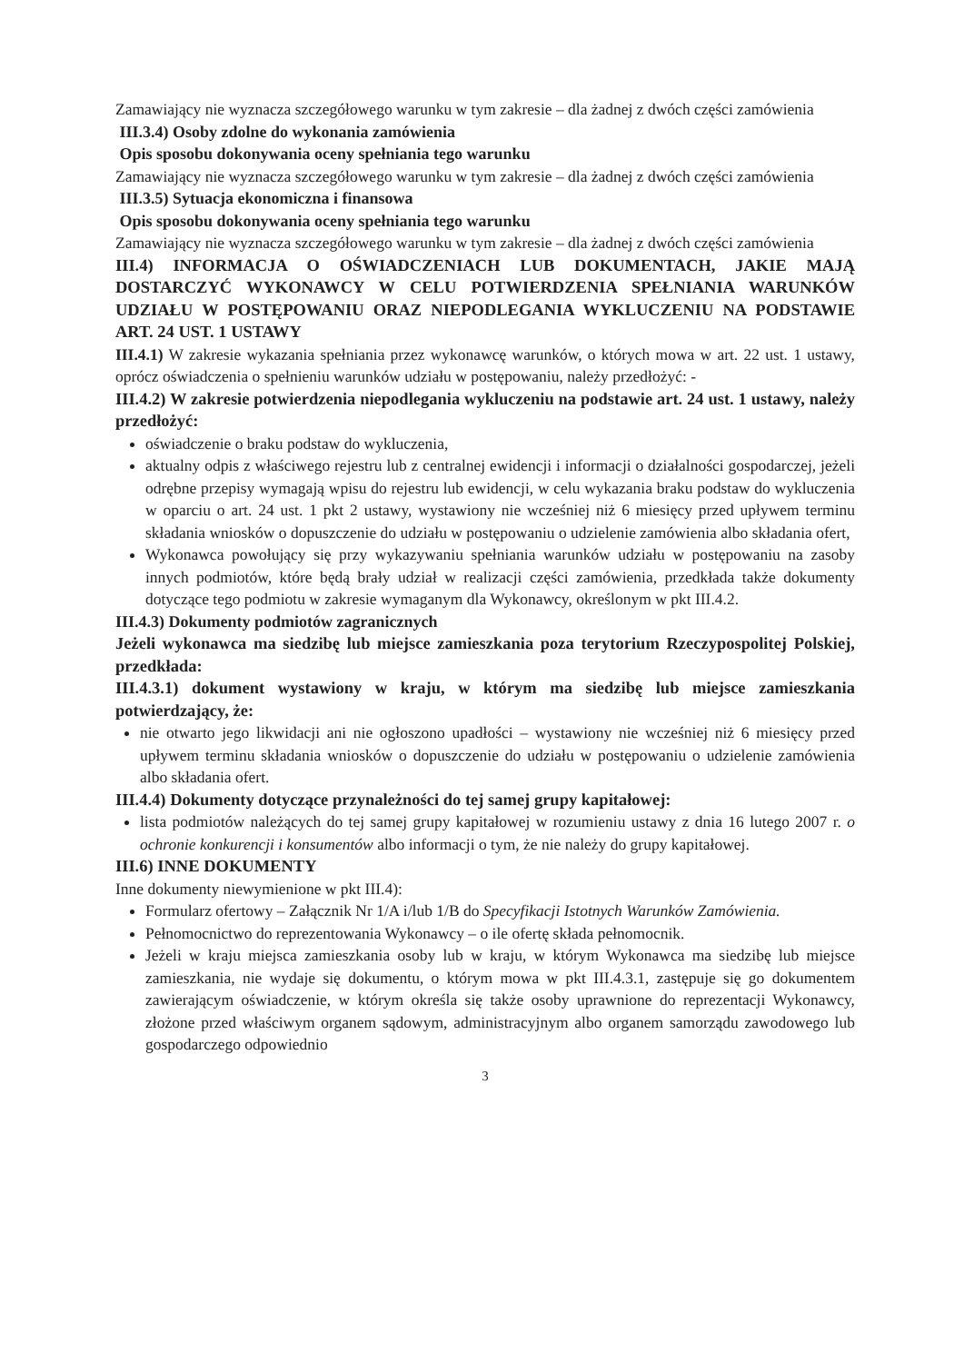Zamawiający nie wyznacza szczegółowego warunku w tym zakresie – dla żadnej z dwóch części zamówienia
III.3.4) Osoby zdolne do wykonania zamówienia
Opis sposobu dokonywania oceny spełniania tego warunku
Zamawiający nie wyznacza szczegółowego warunku w tym zakresie – dla żadnej z dwóch części zamówienia
III.3.5) Sytuacja ekonomiczna i finansowa
Opis sposobu dokonywania oceny spełniania tego warunku
Zamawiający nie wyznacza szczegółowego warunku w tym zakresie – dla żadnej z dwóch części zamówienia
III.4) INFORMACJA O OŚWIADCZENIACH LUB DOKUMENTACH, JAKIE MAJĄ DOSTARCZYĆ WYKONAWCY W CELU POTWIERDZENIA SPEŁNIANIA WARUNKÓW UDZIAŁU W POSTĘPOWANIU ORAZ NIEPODLEGANIA WYKLUCZENIU NA PODSTAWIE ART. 24 UST. 1 USTAWY
III.4.1) W zakresie wykazania spełniania przez wykonawcę warunków, o których mowa w art. 22 ust. 1 ustawy, oprócz oświadczenia o spełnieniu warunków udziału w postępowaniu, należy przedłożyć: -
III.4.2) W zakresie potwierdzenia niepodlegania wykluczeniu na podstawie art. 24 ust. 1 ustawy, należy przedłożyć:
oświadczenie o braku podstaw do wykluczenia,
aktualny odpis z właściwego rejestru lub z centralnej ewidencji i informacji o działalności gospodarczej, jeżeli odrębne przepisy wymagają wpisu do rejestru lub ewidencji, w celu wykazania braku podstaw do wykluczenia w oparciu o art. 24 ust. 1 pkt 2 ustawy, wystawiony nie wcześniej niż 6 miesięcy przed upływem terminu składania wniosków o dopuszczenie do udziału w postępowaniu o udzielenie zamówienia albo składania ofert,
Wykonawca powołujący się przy wykazywaniu spełniania warunków udziału w postępowaniu na zasoby innych podmiotów, które będą brały udział w realizacji części zamówienia, przedkłada także dokumenty dotyczące tego podmiotu w zakresie wymaganym dla Wykonawcy, określonym w pkt III.4.2.
III.4.3) Dokumenty podmiotów zagranicznych
Jeżeli wykonawca ma siedzibę lub miejsce zamieszkania poza terytorium Rzeczypospolitej Polskiej, przedkłada:
III.4.3.1) dokument wystawiony w kraju, w którym ma siedzibę lub miejsce zamieszkania potwierdzający, że:
nie otwarto jego likwidacji ani nie ogłoszono upadłości – wystawiony nie wcześniej niż 6 miesięcy przed upływem terminu składania wniosków o dopuszczenie do udziału w postępowaniu o udzielenie zamówienia albo składania ofert.
III.4.4) Dokumenty dotyczące przynależności do tej samej grupy kapitałowej:
lista podmiotów należących do tej samej grupy kapitałowej w rozumieniu ustawy z dnia 16 lutego 2007 r. o ochronie konkurencji i konsumentów albo informacji o tym, że nie należy do grupy kapitałowej.
III.6) INNE DOKUMENTY
Inne dokumenty niewymienione w pkt III.4):
Formularz ofertowy – Załącznik Nr 1/A i/lub 1/B do Specyfikacji Istotnych Warunków Zamówienia.
Pełnomocnictwo do reprezentowania Wykonawcy – o ile ofertę składa pełnomocnik.
Jeżeli w kraju miejsca zamieszkania osoby lub w kraju, w którym Wykonawca ma siedzibę lub miejsce zamieszkania, nie wydaje się dokumentu, o którym mowa w pkt III.4.3.1, zastępuje się go dokumentem zawierającym oświadczenie, w którym określa się także osoby uprawnione do reprezentacji Wykonawcy, złożone przed właściwym organem sądowym, administracyjnym albo organem samorządu zawodowego lub gospodarczego odpowiednio
3